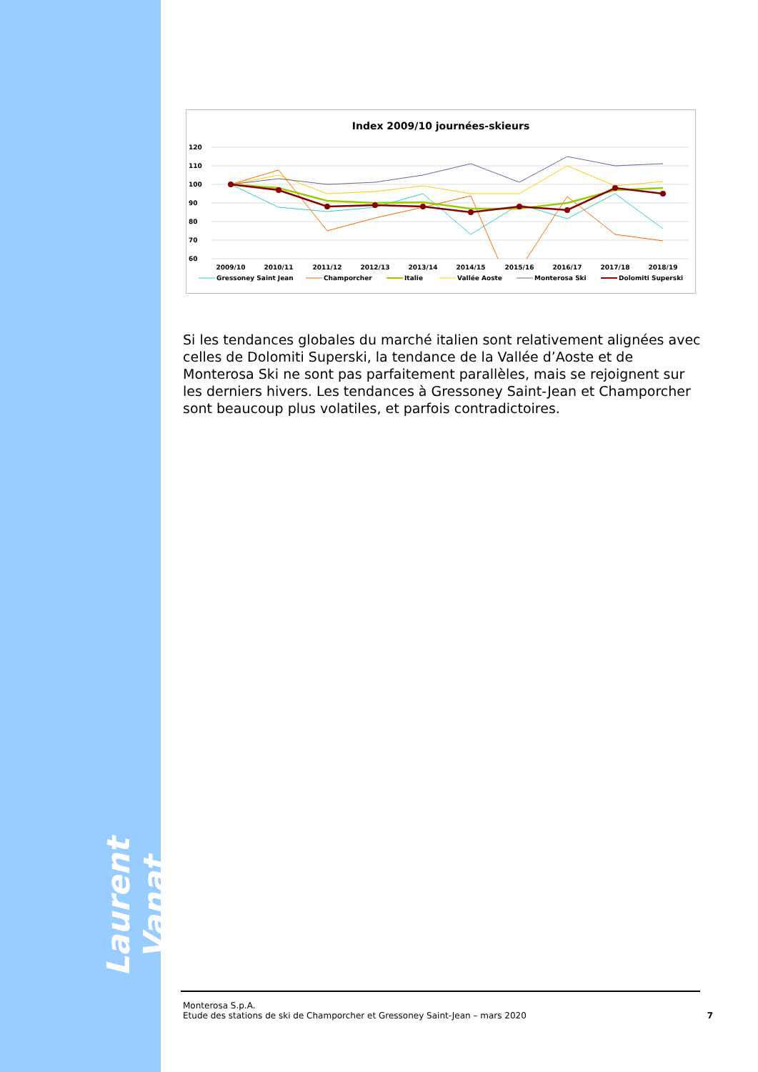Laurent Vanat
Index 2009/10 journées-skieurs
120
110
100
90
80
70
60
2009/10
2010/11
2011/12
2012/13
2013/14
2014/15
2015/16
2016/17
2017/18
2018/19
Gressoney Saint Jean
Champorcher
Italie
Vallée Aoste
Monterosa Ski
Dolomiti Superski
Si les tendances globales du marché italien sont relativement alignées avec celles de Dolomiti Superski, la tendance de la Vallée d’Aoste et de Monterosa Ski ne sont pas parfaitement parallèles, mais se rejoignent sur les derniers hivers. Les tendances à Gressoney Saint-Jean et Champorcher sont beaucoup plus volatiles, et parfois contradictoires.
Monterosa S.p.A.
Etude des stations de ski de Champorcher et Gressoney Saint-Jean – mars 2020
7